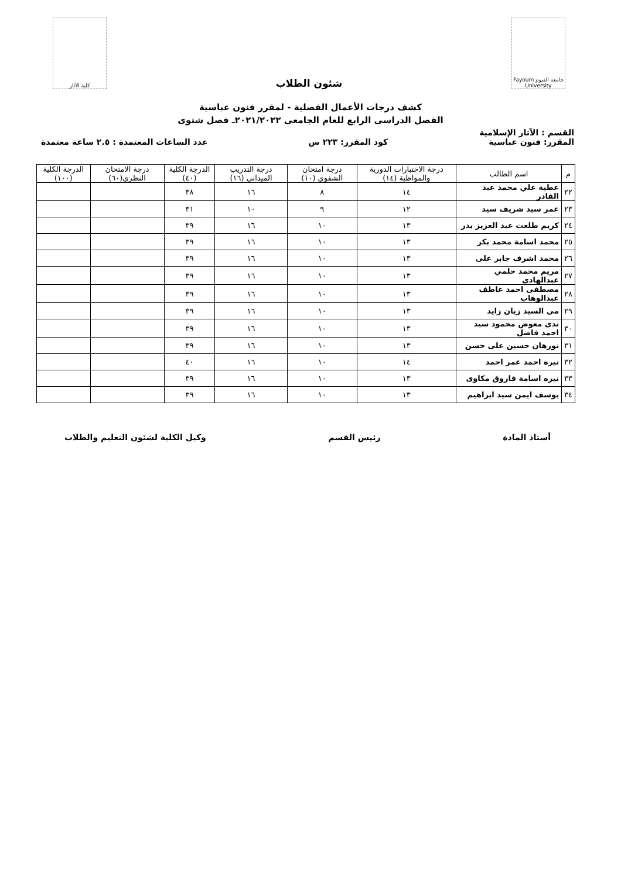جامعة الفيوم Fayoum University
شئون الطلاب
كلية الآثار
كشف درجات الأعمال الفصلية - لمقرر فنون عباسية
الفصل الدراسى الرابع للعام الجامعى ٢٠٢١/٢٠٢٢ـ فصل شتوى
القسم : الآثار الإسلامية
المقرر: فنون عباسية كود المقرر: ٢٢٣ س عدد الساعات المعتمدة : ٢.٥ ساعة معتمدة
| م | اسم الطالب | درجة الاختبارات الدورية والمواظبة (١٤) | درجة امتحان الشفوي (١٠) | درجة التدريب الميدانى (١٦) | الدرجة الكلية (٤٠) | درجة الامتحان النظرى(٦٠) | الدرجة الكلية (١٠٠) |
| --- | --- | --- | --- | --- | --- | --- | --- |
| ٢٢ | عطية علي محمد عبد القادر | ١٤ | ٨ | ١٦ | ٣٨ | | |
| ٢٣ | عمر سيد شريف سيد | ١٢ | ٩ | ١٠ | ٣١ | | |
| ٢٤ | كريم طلعت عبد العزيز بدر | ١٣ | ١٠ | ١٦ | ٣٩ | | |
| ٢٥ | محمد اسامة محمد بكر | ١٣ | ١٠ | ١٦ | ٣٩ | | |
| ٢٦ | محمد اشرف جابر على | ١٣ | ١٠ | ١٦ | ٣٩ | | |
| ٢٧ | مريم محمد حلمي عبدالهادى | ١٣ | ١٠ | ١٦ | ٣٩ | | |
| ٢٨ | مصطفى احمد عاطف عبدالوهاب | ١٣ | ١٠ | ١٦ | ٣٩ | | |
| ٢٩ | مى السيد زيان زايد | ١٣ | ١٠ | ١٦ | ٣٩ | | |
| ٣٠ | ندى معوض محمود سيد احمد فاضل | ١٣ | ١٠ | ١٦ | ٣٩ | | |
| ٣١ | نورهان حسين على حسن | ١٣ | ١٠ | ١٦ | ٣٩ | | |
| ٣٢ | نيره احمد عمر احمد | ١٤ | ١٠ | ١٦ | ٤٠ | | |
| ٣٣ | نيره اسامة فاروق مكاوى | ١٣ | ١٠ | ١٦ | ٣٩ | | |
| ٣٤ | يوسف ايمن سيد ابراهيم | ١٣ | ١٠ | ١٦ | ٣٩ | | |
أستاذ المادة رئيس القسم وكيل الكلية لشئون التعليم والطلاب